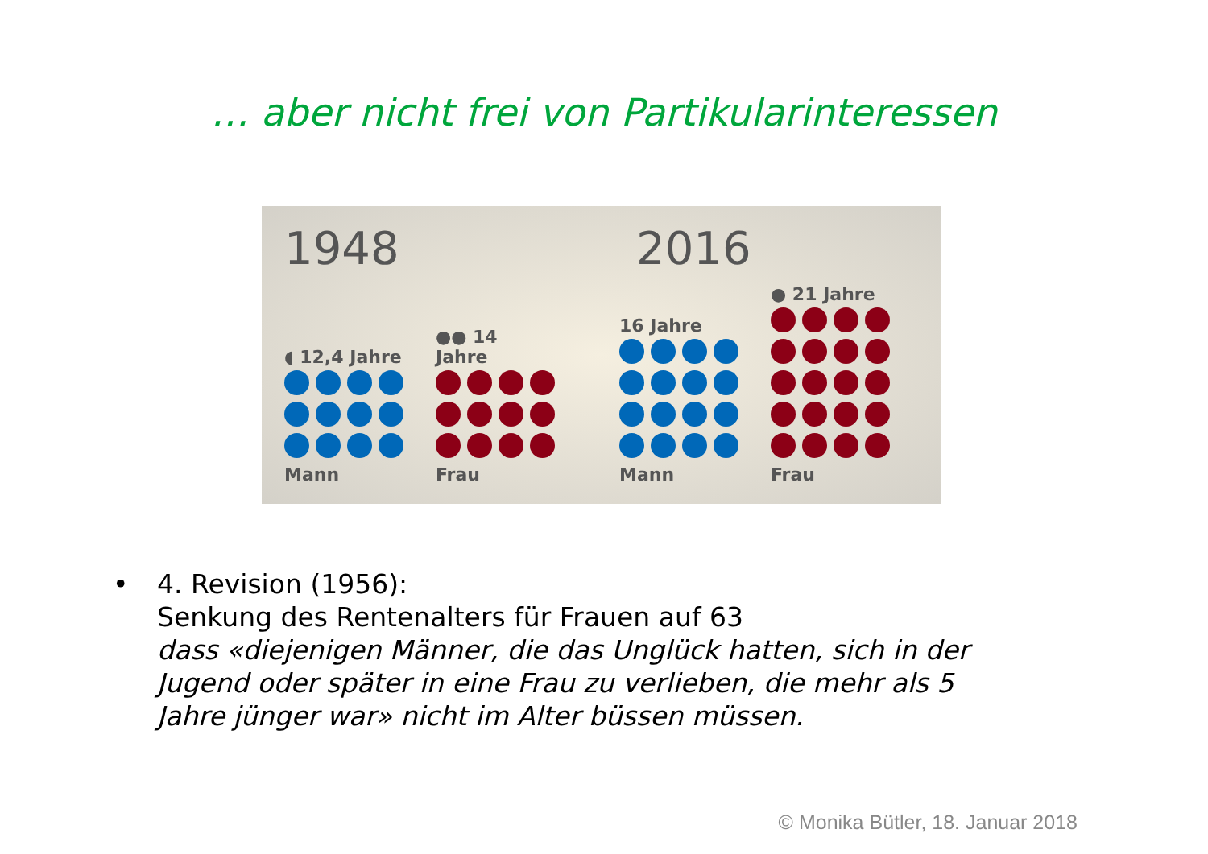… aber nicht frei von Partikularinteressen
1948 2016
◖ 12,4 Jahre
Mann
●● 14 Jahre
Frau
16 Jahre
Mann
● 21 Jahre
Frau
• 4. Revision (1956):
Senkung des Rentenalters für Frauen auf 63
dass «diejenigen Männer, die das Unglück hatten, sich in der
Jugend oder später in eine Frau zu verlieben, die mehr als 5
Jahre jünger war» nicht im Alter büssen müssen.
© Monika Bütler, 18. Januar 2018